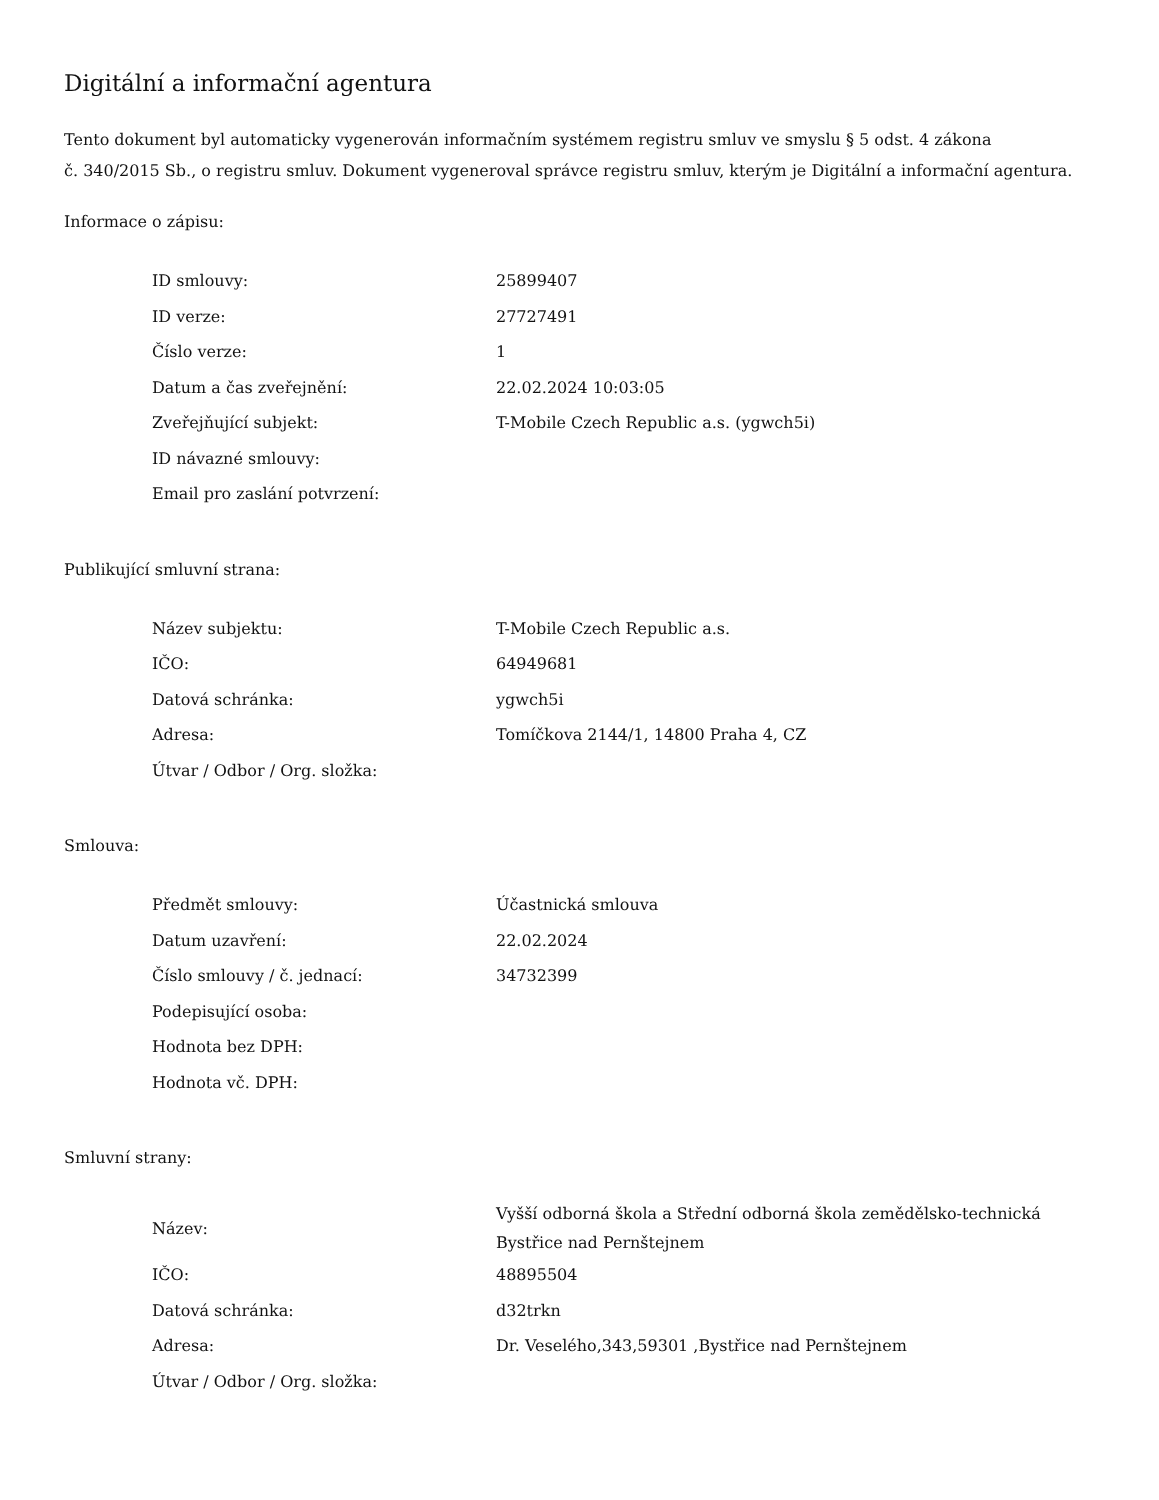Digitální a informační agentura
Tento dokument byl automaticky vygenerován informačním systémem registru smluv ve smyslu § 5 odst. 4 zákona
č. 340/2015 Sb., o registru smluv. Dokument vygeneroval správce registru smluv, kterým je Digitální a informační agentura.
Informace o zápisu:
| ID smlouvy: | 25899407 |
| ID verze: | 27727491 |
| Číslo verze: | 1 |
| Datum a čas zveřejnění: | 22.02.2024 10:03:05 |
| Zveřejňující subjekt: | T-Mobile Czech Republic a.s. (ygwch5i) |
| ID návazné smlouvy: | |
| Email pro zaslání potvrzení: | |
Publikující smluvní strana:
| Název subjektu: | T-Mobile Czech Republic a.s. |
| IČO: | 64949681 |
| Datová schránka: | ygwch5i |
| Adresa: | Tomíčkova 2144/1, 14800 Praha 4, CZ |
| Útvar / Odbor / Org. složka: | |
Smlouva:
| Předmět smlouvy: | Účastnická smlouva |
| Datum uzavření: | 22.02.2024 |
| Číslo smlouvy / č. jednací: | 34732399 |
| Podepisující osoba: | |
| Hodnota bez DPH: | |
| Hodnota vč. DPH: | |
Smluvní strany:
| Název: | Vyšší odborná škola a Střední odborná škola zemědělsko-technická Bystřice nad Pernštejnem |
| IČO: | 48895504 |
| Datová schránka: | d32trkn |
| Adresa: | Dr. Veselého,343,59301 ,Bystřice nad Pernštejnem |
| Útvar / Odbor / Org. složka: | |